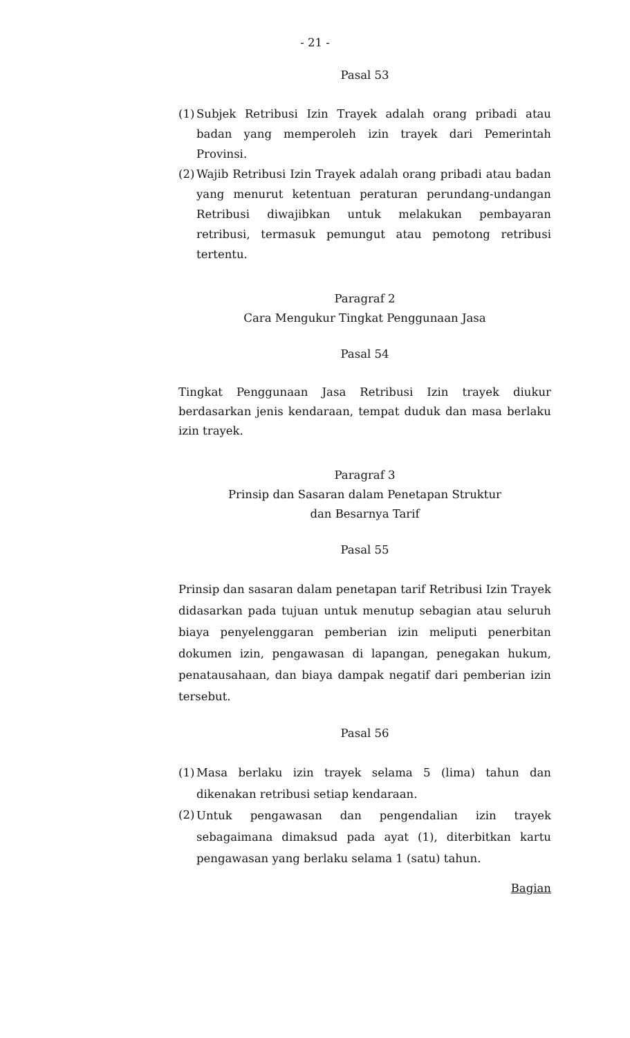- 21 -
Pasal 53
(1)
Subjek Retribusi Izin Trayek adalah orang pribadi atau badan yang memperoleh izin trayek dari Pemerintah Provinsi.
(2)
Wajib Retribusi Izin Trayek adalah orang pribadi atau badan yang menurut ketentuan peraturan perundang-undangan Retribusi diwajibkan untuk melakukan pembayaran retribusi, termasuk pemungut atau pemotong retribusi tertentu.
Paragraf 2
Cara Mengukur Tingkat Penggunaan Jasa
Pasal 54
Tingkat Penggunaan Jasa Retribusi Izin trayek diukur berdasarkan jenis kendaraan, tempat duduk dan masa berlaku izin trayek.
Paragraf 3
Prinsip dan Sasaran dalam Penetapan Struktur
dan Besarnya Tarif
Pasal 55
Prinsip dan sasaran dalam penetapan tarif Retribusi Izin Trayek didasarkan pada tujuan untuk menutup sebagian atau seluruh biaya penyelenggaran pemberian izin meliputi penerbitan dokumen izin, pengawasan di lapangan, penegakan hukum, penatausahaan, dan biaya dampak negatif dari pemberian izin tersebut.
Pasal 56
(1)
Masa berlaku izin trayek selama 5 (lima) tahun dan dikenakan retribusi setiap kendaraan.
(2)
Untuk pengawasan dan pengendalian izin trayek sebagaimana dimaksud pada ayat (1), diterbitkan kartu pengawasan yang berlaku selama 1 (satu) tahun.
Bagian